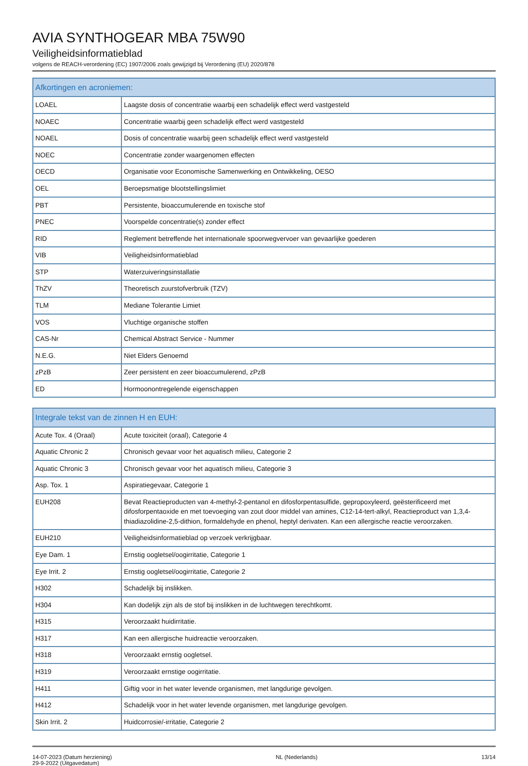AVIA SYNTHOGEAR MBA 75W90
Veiligheidsinformatieblad
volgens de REACH-verordening (EC) 1907/2006 zoals gewijzigd bij Verordening (EU) 2020/878
| Afkortingen en acroniemen: | |
| --- | --- |
| LOAEL | Laagste dosis of concentratie waarbij een schadelijk effect werd vastgesteld |
| NOAEC | Concentratie waarbij geen schadelijk effect werd vastgesteld |
| NOAEL | Dosis of concentratie waarbij geen schadelijk effect werd vastgesteld |
| NOEC | Concentratie zonder waargenomen effecten |
| OECD | Organisatie voor Economische Samenwerking en Ontwikkeling, OESO |
| OEL | Beroepsmatige blootstellingslimiet |
| PBT | Persistente, bioaccumulerende en toxische stof |
| PNEC | Voorspelde concentratie(s) zonder effect |
| RID | Reglement betreffende het internationale spoorwegvervoer van gevaarlijke goederen |
| VIB | Veiligheidsinformatieblad |
| STP | Waterzuiveringsinstallatie |
| ThZV | Theoretisch zuurstofverbruik (TZV) |
| TLM | Mediane Tolerantie Limiet |
| VOS | Vluchtige organische stoffen |
| CAS-Nr | Chemical Abstract Service - Nummer |
| N.E.G. | Niet Elders Genoemd |
| zPzB | Zeer persistent en zeer bioaccumulerend, zPzB |
| ED | Hormoonontregelende eigenschappen |
| Integrale tekst van de zinnen H en EUH: | |
| --- | --- |
| Acute Tox. 4 (Oraal) | Acute toxiciteit (oraal), Categorie 4 |
| Aquatic Chronic 2 | Chronisch gevaar voor het aquatisch milieu, Categorie 2 |
| Aquatic Chronic 3 | Chronisch gevaar voor het aquatisch milieu, Categorie 3 |
| Asp. Tox. 1 | Aspiratiegevaar, Categorie 1 |
| EUH208 | Bevat Reactieproducten van 4-methyl-2-pentanol en difosforpentasulfide, gepropoxyleerd, geësterificeerd met difosforpentaoxide en met toevoeging van zout door middel van amines, C12-14-tert-alkyl, Reactieproduct van 1,3,4-thiadiazolidine-2,5-dithion, formaldehyde en phenol, heptyl derivaten. Kan een allergische reactie veroorzaken. |
| EUH210 | Veiligheidsinformatieblad op verzoek verkrijgbaar. |
| Eye Dam. 1 | Ernstig oogletsel/oogirritatie, Categorie 1 |
| Eye Irrit. 2 | Ernstig oogletsel/oogirritatie, Categorie 2 |
| H302 | Schadelijk bij inslikken. |
| H304 | Kan dodelijk zijn als de stof bij inslikken in de luchtwegen terechtkomt. |
| H315 | Veroorzaakt huidirritatie. |
| H317 | Kan een allergische huidreactie veroorzaken. |
| H318 | Veroorzaakt ernstig oogletsel. |
| H319 | Veroorzaakt ernstige oogirritatie. |
| H411 | Giftig voor in het water levende organismen, met langdurige gevolgen. |
| H412 | Schadelijk voor in het water levende organismen, met langdurige gevolgen. |
| Skin Irrit. 2 | Huidcorrosie/-irritatie, Categorie 2 |
14-07-2023 (Datum herziening)
29-9-2022 (Uitgavedatum)
NL (Nederlands) 13/14